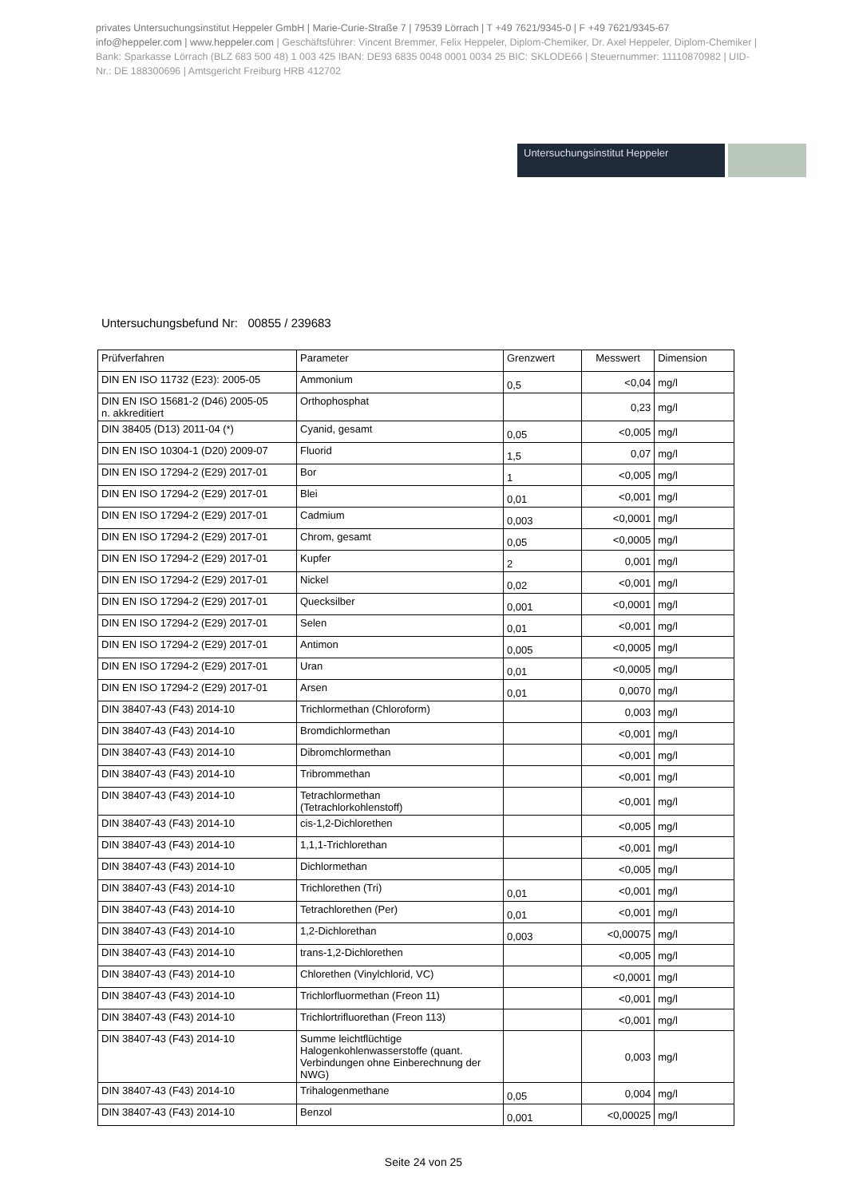privates Untersuchungsinstitut Heppeler GmbH | Marie-Curie-Straße 7 | 79539 Lörrach | T +49 7621/9345-0 | F +49 7621/9345-67
info@heppeler.com | www.heppeler.com | Geschäftsführer: Vincent Bremmer, Felix Heppeler, Diplom-Chemiker, Dr. Axel Heppeler, Diplom-Chemiker | Bank: Sparkasse Lörrach (BLZ 683 500 48) 1 003 425 IBAN: DE93 6835 0048 0001 0034 25 BIC: SKLODE66 | Steuernummer: 11110870982 | UID-Nr.: DE 188300696 | Amtsgericht Freiburg HRB 412702
Untersuchungsinstitut Heppeler
Untersuchungsbefund Nr: 00855 / 239683
| Prüfverfahren | Parameter | Grenzwert | Messwert | Dimension |
| --- | --- | --- | --- | --- |
| DIN EN ISO 11732 (E23): 2005-05 | Ammonium | 0,5 | <0,04 | mg/l |
| DIN EN ISO 15681-2 (D46) 2005-05 n. akkreditiert | Orthophosphat | | 0,23 | mg/l |
| DIN 38405 (D13) 2011-04 (*) | Cyanid, gesamt | 0,05 | <0,005 | mg/l |
| DIN EN ISO 10304-1 (D20) 2009-07 | Fluorid | 1,5 | 0,07 | mg/l |
| DIN EN ISO 17294-2 (E29) 2017-01 | Bor | 1 | <0,005 | mg/l |
| DIN EN ISO 17294-2 (E29) 2017-01 | Blei | 0,01 | <0,001 | mg/l |
| DIN EN ISO 17294-2 (E29) 2017-01 | Cadmium | 0,003 | <0,0001 | mg/l |
| DIN EN ISO 17294-2 (E29) 2017-01 | Chrom, gesamt | 0,05 | <0,0005 | mg/l |
| DIN EN ISO 17294-2 (E29) 2017-01 | Kupfer | 2 | 0,001 | mg/l |
| DIN EN ISO 17294-2 (E29) 2017-01 | Nickel | 0,02 | <0,001 | mg/l |
| DIN EN ISO 17294-2 (E29) 2017-01 | Quecksilber | 0,001 | <0,0001 | mg/l |
| DIN EN ISO 17294-2 (E29) 2017-01 | Selen | 0,01 | <0,001 | mg/l |
| DIN EN ISO 17294-2 (E29) 2017-01 | Antimon | 0,005 | <0,0005 | mg/l |
| DIN EN ISO 17294-2 (E29) 2017-01 | Uran | 0,01 | <0,0005 | mg/l |
| DIN EN ISO 17294-2 (E29) 2017-01 | Arsen | 0,01 | 0,0070 | mg/l |
| DIN 38407-43 (F43) 2014-10 | Trichlormethan (Chloroform) | | 0,003 | mg/l |
| DIN 38407-43 (F43) 2014-10 | Bromdichlormethan | | <0,001 | mg/l |
| DIN 38407-43 (F43) 2014-10 | Dibromchlormethan | | <0,001 | mg/l |
| DIN 38407-43 (F43) 2014-10 | Tribrommethan | | <0,001 | mg/l |
| DIN 38407-43 (F43) 2014-10 | Tetrachlormethan (Tetrachlorkohlenstoff) | | <0,001 | mg/l |
| DIN 38407-43 (F43) 2014-10 | cis-1,2-Dichlorethen | | <0,005 | mg/l |
| DIN 38407-43 (F43) 2014-10 | 1,1,1-Trichlorethan | | <0,001 | mg/l |
| DIN 38407-43 (F43) 2014-10 | Dichlormethan | | <0,005 | mg/l |
| DIN 38407-43 (F43) 2014-10 | Trichlorethen (Tri) | 0,01 | <0,001 | mg/l |
| DIN 38407-43 (F43) 2014-10 | Tetrachlorethen (Per) | 0,01 | <0,001 | mg/l |
| DIN 38407-43 (F43) 2014-10 | 1,2-Dichlorethan | 0,003 | <0,00075 | mg/l |
| DIN 38407-43 (F43) 2014-10 | trans-1,2-Dichlorethen | | <0,005 | mg/l |
| DIN 38407-43 (F43) 2014-10 | Chlorethen (Vinylchlorid, VC) | | <0,0001 | mg/l |
| DIN 38407-43 (F43) 2014-10 | Trichlorfluormethan (Freon 11) | | <0,001 | mg/l |
| DIN 38407-43 (F43) 2014-10 | Trichlortrifluorethan (Freon 113) | | <0,001 | mg/l |
| DIN 38407-43 (F43) 2014-10 | Summe leichtflüchtige Halogenkohlenwasserstoffe (quant. Verbindungen ohne Einberechnung der NWG) | | 0,003 | mg/l |
| DIN 38407-43 (F43) 2014-10 | Trihalogenmethane | 0,05 | 0,004 | mg/l |
| DIN 38407-43 (F43) 2014-10 | Benzol | 0,001 | <0,00025 | mg/l |
Seite 24 von 25